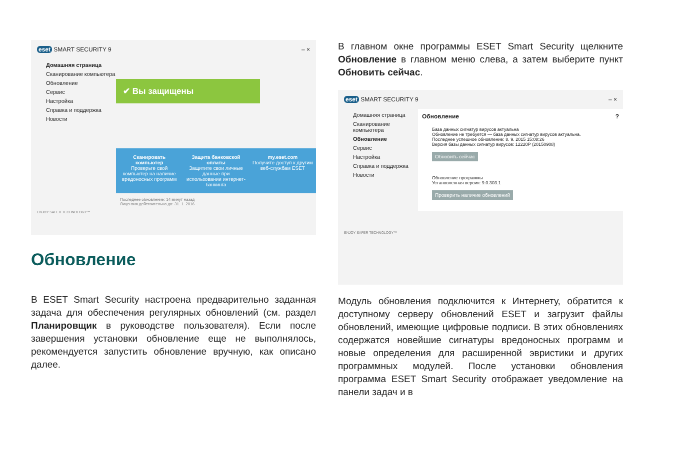eset SMART SECURITY 9 – ×
Домашняя страница
Сканирование компьютера
Обновление
Сервис
Настройка
Справка и поддержка
Новости
✔ Вы защищены
Сканировать компьютер
Проверьте свой компьютер на наличие вредоносных программ
Защита банковской оплаты
Защитите свои личные данные при использовании интернет-банкинга
my.eset.com
Получите доступ к другим веб-службам ESET
Последнее обновление: 14 минут назад
Лицензия действительна до: 31. 1. 2016
ENJOY SAFER TECHNOLOGY™
Обновление
В ESET Smart Security настроена предварительно заданная задача для обеспечения регулярных обновлений (см. раздел Планировщик в руководстве пользователя). Если после завершения установки обновление еще не выполнялось, рекомендуется запустить обновление вручную, как описано далее.
В главном окне программы ESET Smart Security щелкните Обновление в главном меню слева, а затем выберите пункт Обновить сейчас.
eset SMART SECURITY 9 – ×
Домашняя страница
Сканирование компьютера
Обновление
Сервис
Настройка
Справка и поддержка
Новости
Обновление ?
База данных сигнатур вирусов актуальна
Обновление не требуется — база данных сигнатур вирусов актуальна.
Последнее успешное обновление: 8. 9. 2015 15:08:26
Версия базы данных сигнатур вирусов: 12220P (20150908)
Обновить сейчас
Обновление программы
Установленная версия: 9.0.303.1
Проверить наличие обновлений
ENJOY SAFER TECHNOLOGY™
Модуль обновления подключится к Интернету, обратится к доступному серверу обновлений ESET и загрузит файлы обновлений, имеющие цифровые подписи. В этих обновлениях содержатся новейшие сигнатуры вредоносных программ и новые определения для расширенной эвристики и других программных модулей. После установки обновления программа ESET Smart Security отображает уведомление на панели задач и в